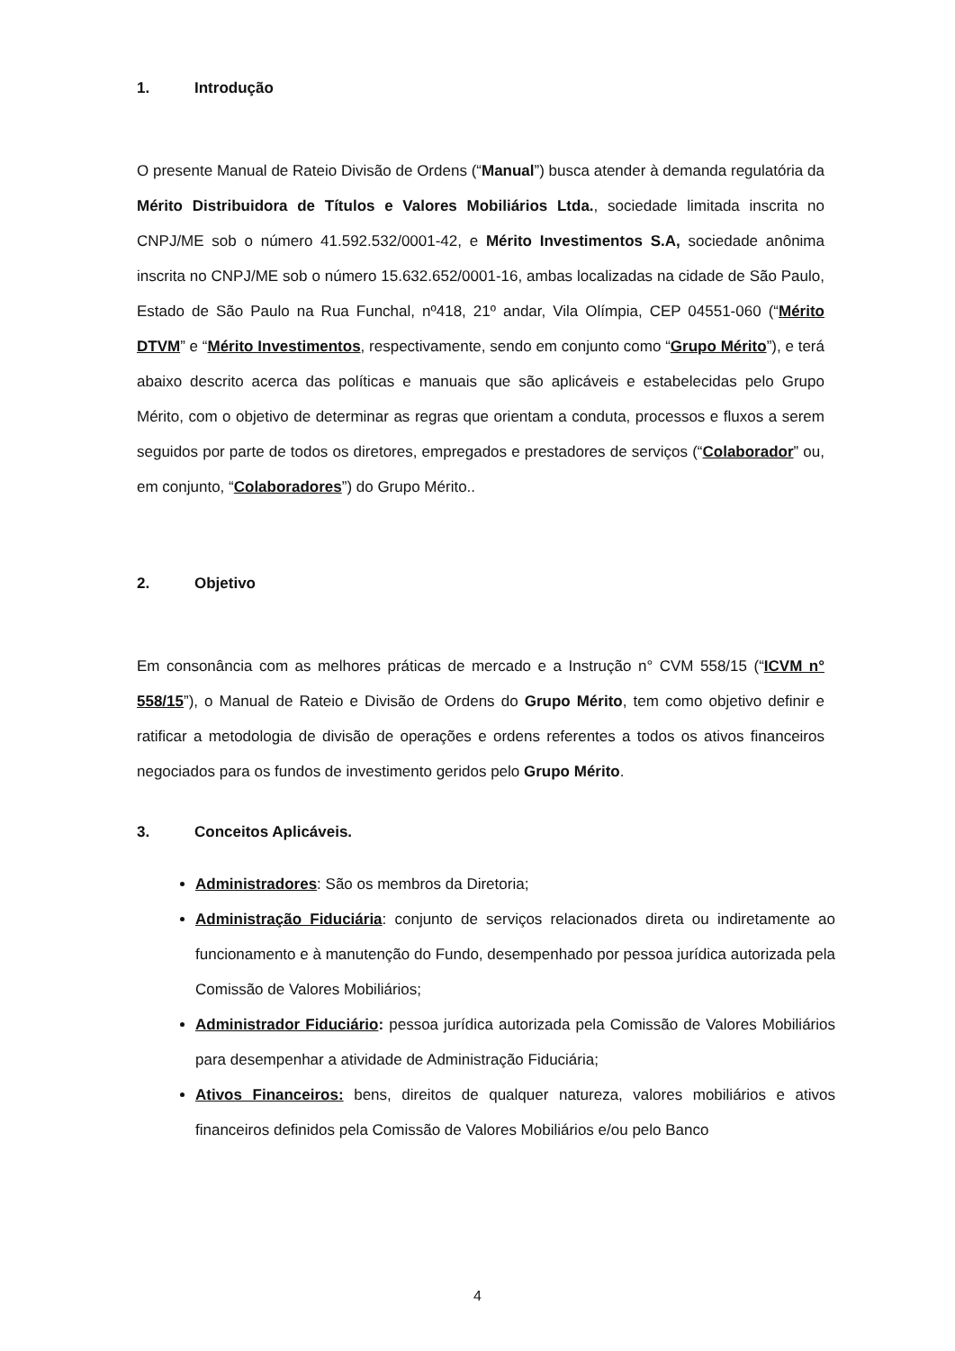1. Introdução
O presente Manual de Rateio Divisão de Ordens (“Manual”) busca atender à demanda regulatória da Mérito Distribuidora de Títulos e Valores Mobiliários Ltda., sociedade limitada inscrita no CNPJ/ME sob o número 41.592.532/0001-42, e Mérito Investimentos S.A, sociedade anônima inscrita no CNPJ/ME sob o número 15.632.652/0001-16, ambas localizadas na cidade de São Paulo, Estado de São Paulo na Rua Funchal, nº418, 21º andar, Vila Olímpia, CEP 04551-060 (“Mérito DTVM” e “Mérito Investimentos, respectivamente, sendo em conjunto como “Grupo Mérito”), e terá abaixo descrito acerca das políticas e manuais que são aplicáveis e estabelecidas pelo Grupo Mérito, com o objetivo de determinar as regras que orientam a conduta, processos e fluxos a serem seguidos por parte de todos os diretores, empregados e prestadores de serviços (“Colaborador” ou, em conjunto, “Colaboradores”) do Grupo Mérito..
2. Objetivo
Em consonância com as melhores práticas de mercado e a Instrução n° CVM 558/15 (“ICVM n° 558/15”), o Manual de Rateio e Divisão de Ordens do Grupo Mérito, tem como objetivo definir e ratificar a metodologia de divisão de operações e ordens referentes a todos os ativos financeiros negociados para os fundos de investimento geridos pelo Grupo Mérito.
3. Conceitos Aplicáveis.
Administradores: São os membros da Diretoria;
Administração Fiduciária: conjunto de serviços relacionados direta ou indiretamente ao funcionamento e à manutenção do Fundo, desempenhado por pessoa jurídica autorizada pela Comissão de Valores Mobiliários;
Administrador Fiduciário: pessoa jurídica autorizada pela Comissão de Valores Mobiliários para desempenhar a atividade de Administração Fiduciária;
Ativos Financeiros: bens, direitos de qualquer natureza, valores mobiliários e ativos financeiros definidos pela Comissão de Valores Mobiliários e/ou pelo Banco
4